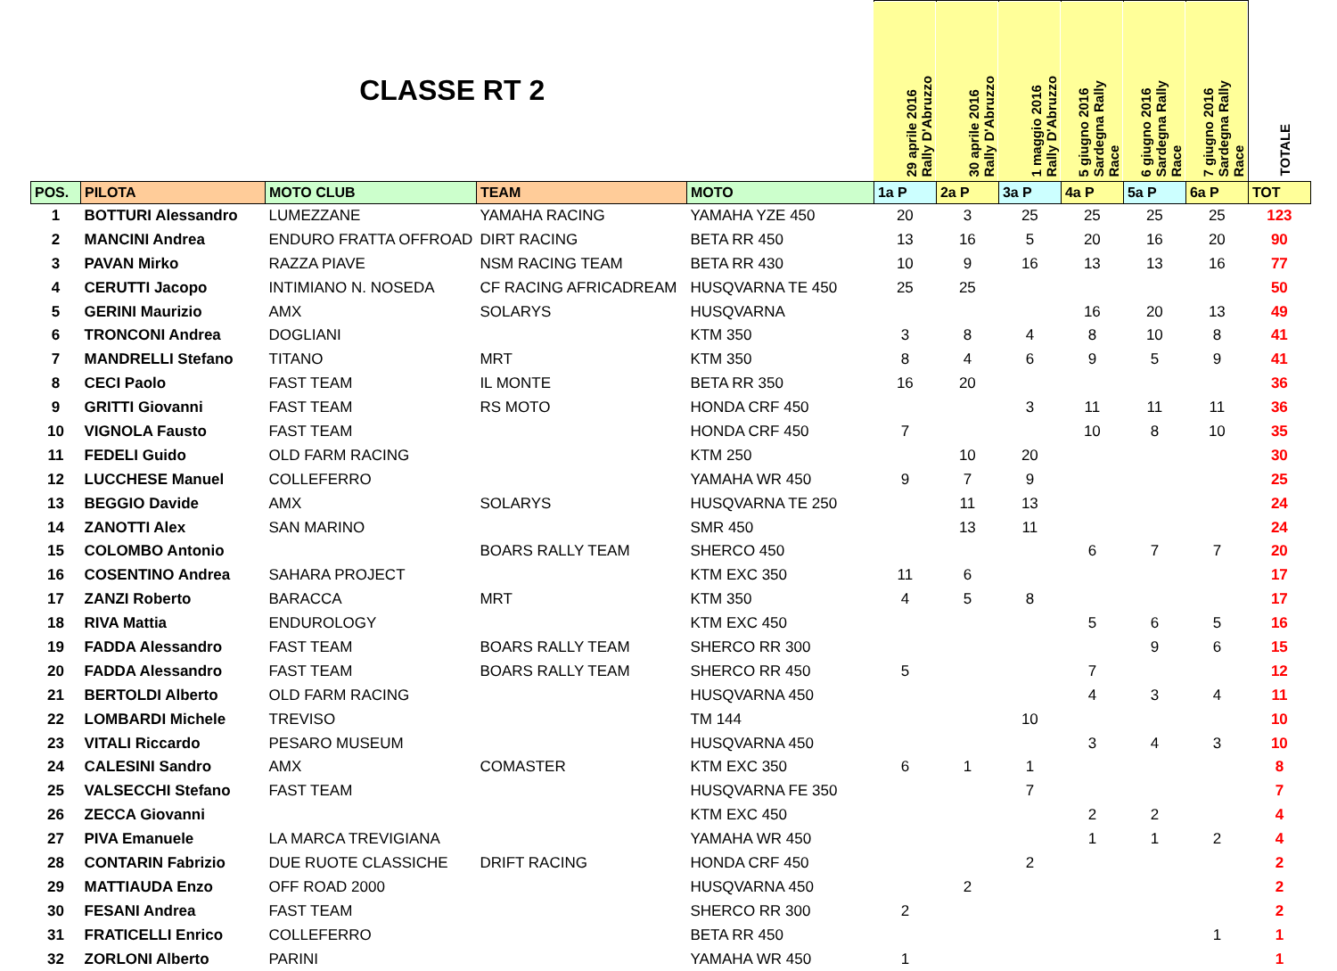| CLASSE RT 2 | | | | | 29 aprile 2016 Rally D'Abruzzo | 30 aprile 2016 Rally D'Abruzzo | 1 maggio 2016 Rally D'Abruzzo | 5 giugno 2016 Sardegna Rally Race | 6 giugno 2016 Sardegna Rally Race | 7 giugno 2016 Sardegna Rally Race | TOTALE |
| POS. | PILOTA | MOTO CLUB | TEAM | MOTO | 1a P | 2a P | 3a P | 4a P | 5a P | 6a P | TOT |
| 1 | BOTTURI Alessandro | LUMEZZANE | YAMAHA RACING | YAMAHA YZE 450 | 20 | 3 | 25 | 25 | 25 | 25 | 123 |
| 2 | MANCINI Andrea | ENDURO FRATTA OFFROAD | DIRT RACING | BETA RR 450 | 13 | 16 | 5 | 20 | 16 | 20 | 90 |
| 3 | PAVAN Mirko | RAZZA PIAVE | NSM RACING TEAM | BETA RR 430 | 10 | 9 | 16 | 13 | 13 | 16 | 77 |
| 4 | CERUTTI Jacopo | INTIMIANO N. NOSEDA | CF RACING AFRICADREAM | HUSQVARNA TE 450 | 25 | 25 | | | | | 50 |
| 5 | GERINI Maurizio | AMX | SOLARYS | HUSQVARNA | | | | 16 | 20 | 13 | 49 |
| 6 | TRONCONI Andrea | DOGLIANI | | KTM 350 | 3 | 8 | 4 | 8 | 10 | 8 | 41 |
| 7 | MANDRELLI Stefano | TITANO | MRT | KTM 350 | 8 | 4 | 6 | 9 | 5 | 9 | 41 |
| 8 | CECI Paolo | FAST TEAM | IL MONTE | BETA RR 350 | 16 | 20 | | | | | 36 |
| 9 | GRITTI Giovanni | FAST TEAM | RS MOTO | HONDA CRF 450 | | | 3 | 11 | 11 | 11 | 36 |
| 10 | VIGNOLA Fausto | FAST TEAM | | HONDA CRF 450 | 7 | | | 10 | 8 | 10 | 35 |
| 11 | FEDELI Guido | OLD FARM RACING | | KTM 250 | | 10 | 20 | | | | 30 |
| 12 | LUCCHESE Manuel | COLLEFERRO | | YAMAHA WR 450 | 9 | 7 | 9 | | | | 25 |
| 13 | BEGGIO Davide | AMX | SOLARYS | HUSQVARNA TE 250 | | 11 | 13 | | | | 24 |
| 14 | ZANOTTI Alex | SAN MARINO | | SMR 450 | | 13 | 11 | | | | 24 |
| 15 | COLOMBO Antonio | | BOARS RALLY TEAM | SHERCO 450 | | | | 6 | 7 | 7 | 20 |
| 16 | COSENTINO Andrea | SAHARA PROJECT | | KTM EXC 350 | 11 | 6 | | | | | 17 |
| 17 | ZANZI Roberto | BARACCA | MRT | KTM 350 | 4 | 5 | 8 | | | | 17 |
| 18 | RIVA Mattia | ENDUROLOGY | | KTM EXC 450 | | | | 5 | 6 | 5 | 16 |
| 19 | FADDA Alessandro | FAST TEAM | BOARS RALLY TEAM | SHERCO RR 300 | | | | | 9 | 6 | 15 |
| 20 | FADDA Alessandro | FAST TEAM | BOARS RALLY TEAM | SHERCO RR 450 | 5 | | | 7 | | | 12 |
| 21 | BERTOLDI Alberto | OLD FARM RACING | | HUSQVARNA 450 | | | | 4 | 3 | 4 | 11 |
| 22 | LOMBARDI Michele | TREVISO | | TM 144 | | | 10 | | | | 10 |
| 23 | VITALI Riccardo | PESARO MUSEUM | | HUSQVARNA 450 | | | | 3 | 4 | 3 | 10 |
| 24 | CALESINI Sandro | AMX | COMASTER | KTM EXC 350 | 6 | 1 | 1 | | | | 8 |
| 25 | VALSECCHI Stefano | FAST TEAM | | HUSQVARNA FE 350 | | | 7 | | | | 7 |
| 26 | ZECCA Giovanni | | | KTM EXC 450 | | | | 2 | 2 | | 4 |
| 27 | PIVA Emanuele | LA MARCA TREVIGIANA | | YAMAHA WR 450 | | | | 1 | 1 | 2 | 4 |
| 28 | CONTARIN Fabrizio | DUE RUOTE CLASSICHE | DRIFT RACING | HONDA CRF 450 | | | 2 | | | | 2 |
| 29 | MATTIAUDA Enzo | OFF ROAD 2000 | | HUSQVARNA 450 | | 2 | | | | | 2 |
| 30 | FESANI Andrea | FAST TEAM | | SHERCO RR 300 | 2 | | | | | | 2 |
| 31 | FRATICELLI Enrico | COLLEFERRO | | BETA RR 450 | | | | | | 1 | 1 |
| 32 | ZORLONI Alberto | PARINI | | YAMAHA WR 450 | 1 | | | | | | 1 |